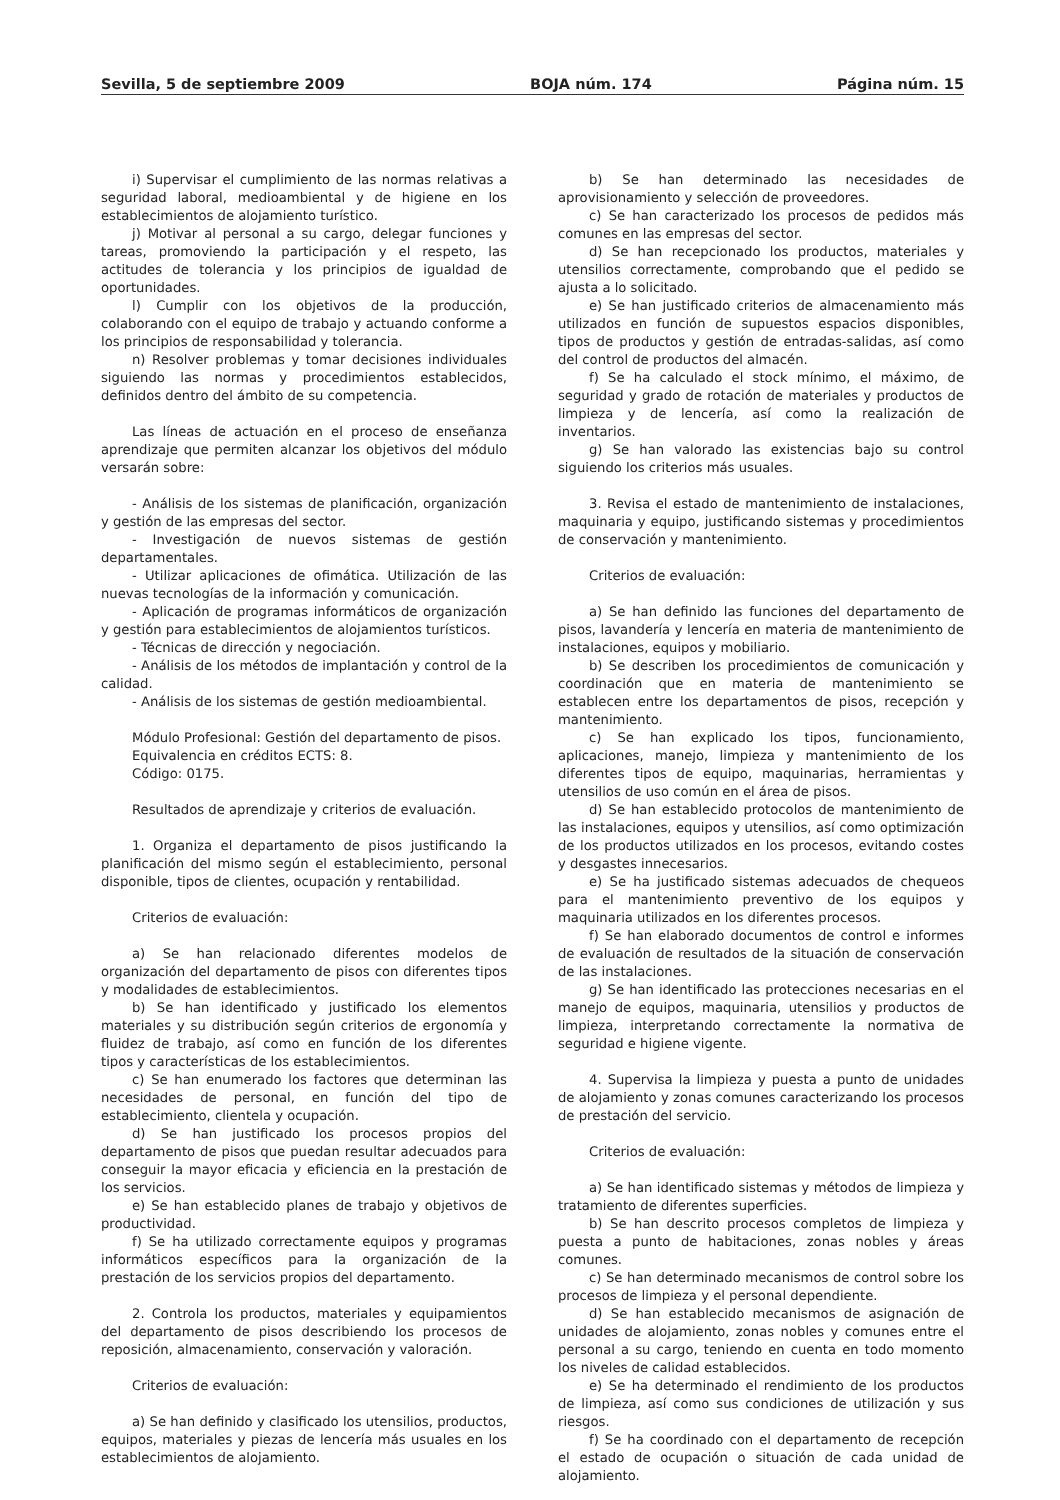Sevilla, 5 de septiembre 2009 BOJA núm. 174 Página núm. 15
i) Supervisar el cumplimiento de las normas relativas a seguridad laboral, medioambiental y de higiene en los establecimientos de alojamiento turístico.
j) Motivar al personal a su cargo, delegar funciones y tareas, promoviendo la participación y el respeto, las actitudes de tolerancia y los principios de igualdad de oportunidades.
l) Cumplir con los objetivos de la producción, colaborando con el equipo de trabajo y actuando conforme a los principios de responsabilidad y tolerancia.
n) Resolver problemas y tomar decisiones individuales siguiendo las normas y procedimientos establecidos, definidos dentro del ámbito de su competencia.
Las líneas de actuación en el proceso de enseñanza aprendizaje que permiten alcanzar los objetivos del módulo versarán sobre:
- Análisis de los sistemas de planificación, organización y gestión de las empresas del sector.
- Investigación de nuevos sistemas de gestión departamentales.
- Utilizar aplicaciones de ofimática. Utilización de las nuevas tecnologías de la información y comunicación.
- Aplicación de programas informáticos de organización y gestión para establecimientos de alojamientos turísticos.
- Técnicas de dirección y negociación.
- Análisis de los métodos de implantación y control de la calidad.
- Análisis de los sistemas de gestión medioambiental.
Módulo Profesional: Gestión del departamento de pisos.
Equivalencia en créditos ECTS: 8.
Código: 0175.
Resultados de aprendizaje y criterios de evaluación.
1. Organiza el departamento de pisos justificando la planificación del mismo según el establecimiento, personal disponible, tipos de clientes, ocupación y rentabilidad.
Criterios de evaluación:
a) Se han relacionado diferentes modelos de organización del departamento de pisos con diferentes tipos y modalidades de establecimientos.
b) Se han identificado y justificado los elementos materiales y su distribución según criterios de ergonomía y fluidez de trabajo, así como en función de los diferentes tipos y características de los establecimientos.
c) Se han enumerado los factores que determinan las necesidades de personal, en función del tipo de establecimiento, clientela y ocupación.
d) Se han justificado los procesos propios del departamento de pisos que puedan resultar adecuados para conseguir la mayor eficacia y eficiencia en la prestación de los servicios.
e) Se han establecido planes de trabajo y objetivos de productividad.
f) Se ha utilizado correctamente equipos y programas informáticos específicos para la organización de la prestación de los servicios propios del departamento.
2. Controla los productos, materiales y equipamientos del departamento de pisos describiendo los procesos de reposición, almacenamiento, conservación y valoración.
Criterios de evaluación:
a) Se han definido y clasificado los utensilios, productos, equipos, materiales y piezas de lencería más usuales en los establecimientos de alojamiento.
b) Se han determinado las necesidades de aprovisionamiento y selección de proveedores.
c) Se han caracterizado los procesos de pedidos más comunes en las empresas del sector.
d) Se han recepcionado los productos, materiales y utensilios correctamente, comprobando que el pedido se ajusta a lo solicitado.
e) Se han justificado criterios de almacenamiento más utilizados en función de supuestos espacios disponibles, tipos de productos y gestión de entradas-salidas, así como del control de productos del almacén.
f) Se ha calculado el stock mínimo, el máximo, de seguridad y grado de rotación de materiales y productos de limpieza y de lencería, así como la realización de inventarios.
g) Se han valorado las existencias bajo su control siguiendo los criterios más usuales.
3. Revisa el estado de mantenimiento de instalaciones, maquinaria y equipo, justificando sistemas y procedimientos de conservación y mantenimiento.
Criterios de evaluación:
a) Se han definido las funciones del departamento de pisos, lavandería y lencería en materia de mantenimiento de instalaciones, equipos y mobiliario.
b) Se describen los procedimientos de comunicación y coordinación que en materia de mantenimiento se establecen entre los departamentos de pisos, recepción y mantenimiento.
c) Se han explicado los tipos, funcionamiento, aplicaciones, manejo, limpieza y mantenimiento de los diferentes tipos de equipo, maquinarias, herramientas y utensilios de uso común en el área de pisos.
d) Se han establecido protocolos de mantenimiento de las instalaciones, equipos y utensilios, así como optimización de los productos utilizados en los procesos, evitando costes y desgastes innecesarios.
e) Se ha justificado sistemas adecuados de chequeos para el mantenimiento preventivo de los equipos y maquinaria utilizados en los diferentes procesos.
f) Se han elaborado documentos de control e informes de evaluación de resultados de la situación de conservación de las instalaciones.
g) Se han identificado las protecciones necesarias en el manejo de equipos, maquinaria, utensilios y productos de limpieza, interpretando correctamente la normativa de seguridad e higiene vigente.
4. Supervisa la limpieza y puesta a punto de unidades de alojamiento y zonas comunes caracterizando los procesos de prestación del servicio.
Criterios de evaluación:
a) Se han identificado sistemas y métodos de limpieza y tratamiento de diferentes superficies.
b) Se han descrito procesos completos de limpieza y puesta a punto de habitaciones, zonas nobles y áreas comunes.
c) Se han determinado mecanismos de control sobre los procesos de limpieza y el personal dependiente.
d) Se han establecido mecanismos de asignación de unidades de alojamiento, zonas nobles y comunes entre el personal a su cargo, teniendo en cuenta en todo momento los niveles de calidad establecidos.
e) Se ha determinado el rendimiento de los productos de limpieza, así como sus condiciones de utilización y sus riesgos.
f) Se ha coordinado con el departamento de recepción el estado de ocupación o situación de cada unidad de alojamiento.